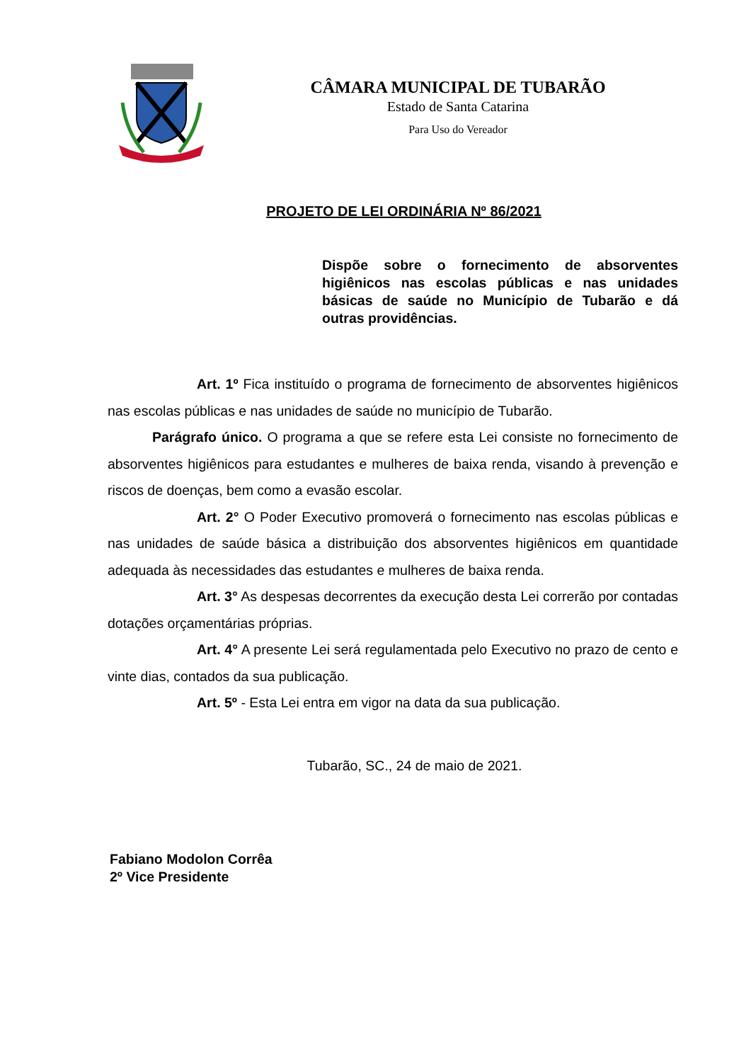CÂMARA MUNICIPAL DE TUBARÃO
Estado de Santa Catarina
Para Uso do Vereador
PROJETO DE LEI ORDINÁRIA Nº 86/2021
Dispõe sobre o fornecimento de absorventes higiênicos nas escolas públicas e nas unidades básicas de saúde no Município de Tubarão e dá outras providências.
Art. 1º Fica instituído o programa de fornecimento de absorventes higiênicos nas escolas públicas e nas unidades de saúde no município de Tubarão.
Parágrafo único. O programa a que se refere esta Lei consiste no fornecimento de absorventes higiênicos para estudantes e mulheres de baixa renda, visando à prevenção e riscos de doenças, bem como a evasão escolar.
Art. 2° O Poder Executivo promoverá o fornecimento nas escolas públicas e nas unidades de saúde básica a distribuição dos absorventes higiênicos em quantidade adequada às necessidades das estudantes e mulheres de baixa renda.
Art. 3° As despesas decorrentes da execução desta Lei correrão por contadas dotações orçamentárias próprias.
Art. 4° A presente Lei será regulamentada pelo Executivo no prazo de cento e vinte dias, contados da sua publicação.
Art. 5º - Esta Lei entra em vigor na data da sua publicação.
Tubarão, SC., 24 de maio de 2021.
Fabiano Modolon Corrêa
2º Vice Presidente